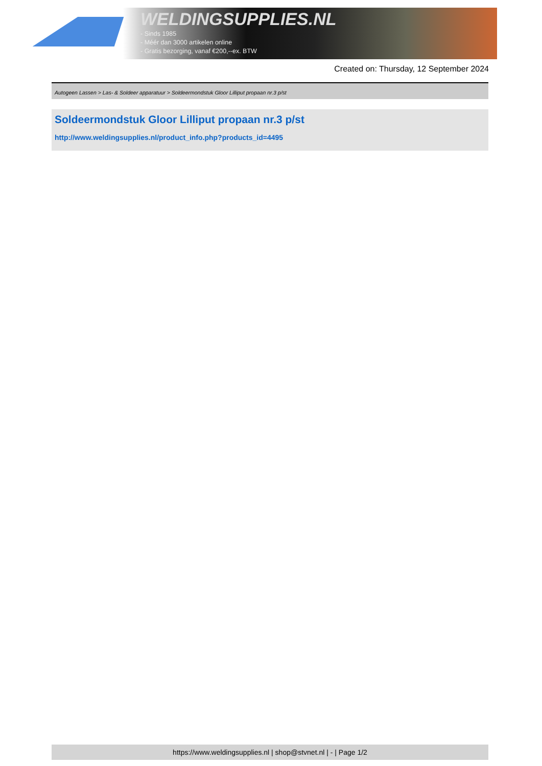WELDINGSUPPLIES.NL
- Sinds 1985
- Méér dan 3000 artikelen online
- Gratis bezorging, vanaf €200,--ex. BTW
Created on: Thursday, 12 September 2024
Autogeen Lassen > Las- & Soldeer apparatuur > Soldeermondstuk Gloor Lilliput propaan nr.3 p/st
Soldeermondstuk Gloor Lilliput propaan nr.3 p/st
http://www.weldingsupplies.nl/product_info.php?products_id=4495
https://www.weldingsupplies.nl | shop@stvnet.nl | - | Page 1/2